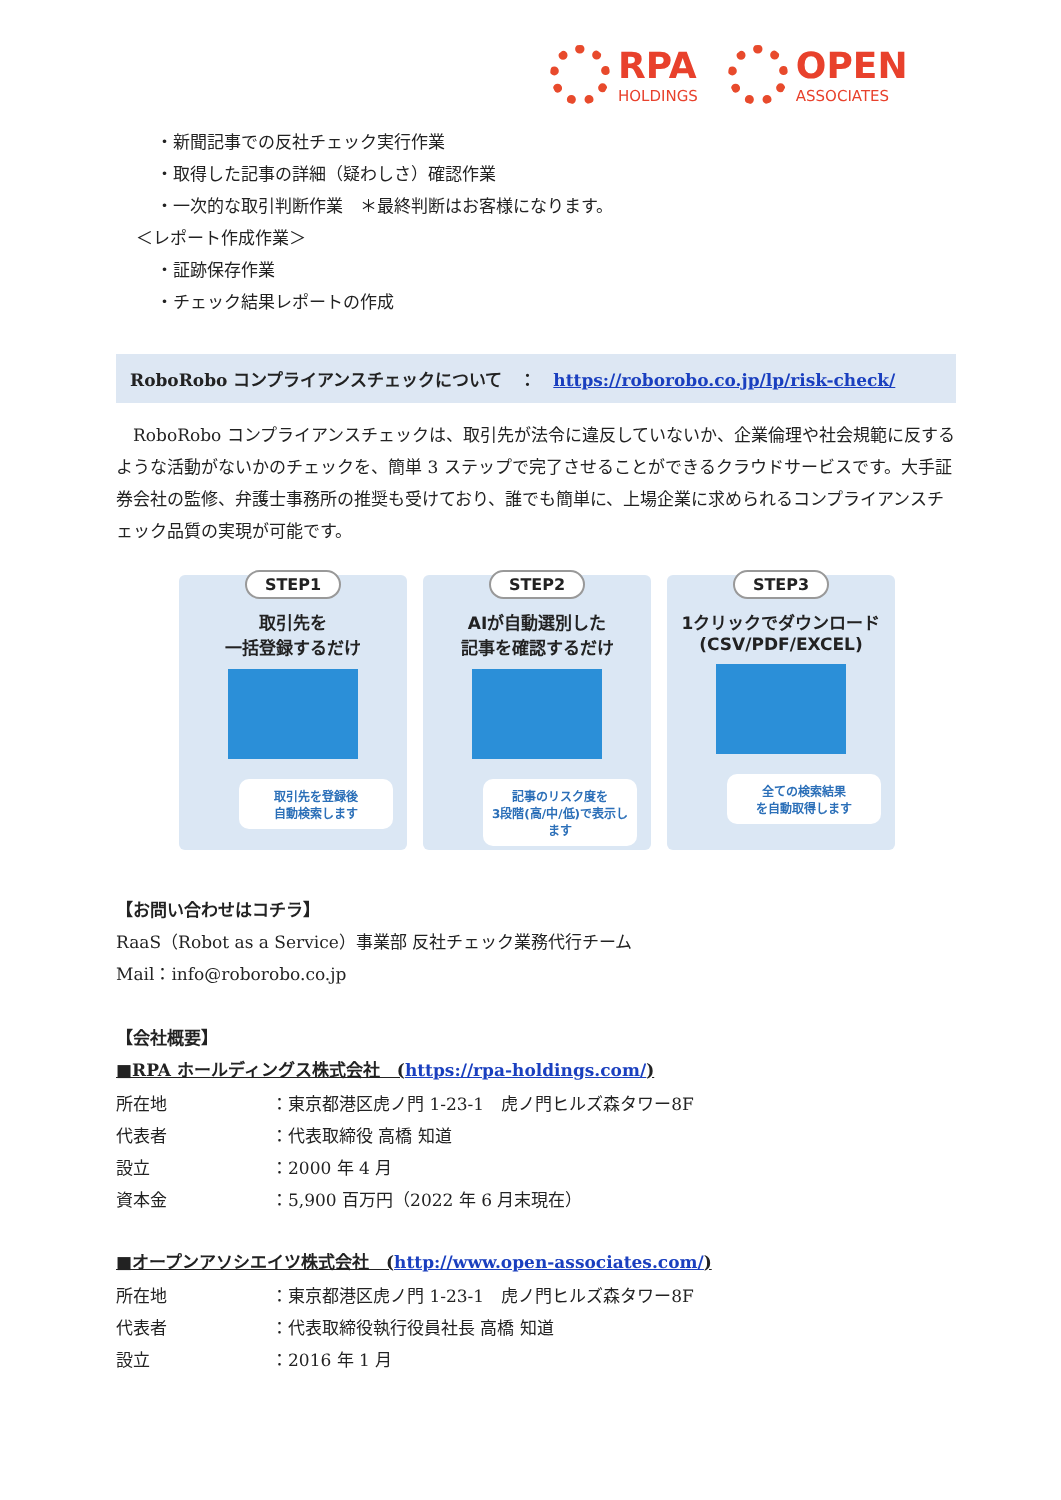RPA
HOLDINGS
OPEN
ASSOCIATES
・新聞記事での反社チェック実行作業
・取得した記事の詳細（疑わしさ）確認作業
・一次的な取引判断作業　＊最終判断はお客様になります。
＜レポート作成作業＞
・証跡保存作業
・チェック結果レポートの作成
RoboRobo コンプライアンスチェックについて　：　https://roborobo.co.jp/lp/risk-check/
　RoboRobo コンプライアンスチェックは、取引先が法令に違反していないか、企業倫理や社会規範に反するような活動がないかのチェックを、簡単 3 ステップで完了させることができるクラウドサービスです。大手証券会社の監修、弁護士事務所の推奨も受けており、誰でも簡単に、上場企業に求められるコンプライアンスチェック品質の実現が可能です。
STEP1
取引先を
一括登録するだけ
取引先を登録後
自動検索します
STEP2
AIが自動選別した
記事を確認するだけ
記事のリスク度を
3段階(高/中/低)で表示します
STEP3
1クリックでダウンロード
(CSV/PDF/EXCEL)
全ての検索結果
を自動取得します
【お問い合わせはコチラ】
RaaS（Robot as a Service）事業部 反社チェック業務代行チーム
Mail：info@roborobo.co.jp
【会社概要】
■RPA ホールディングス株式会社　(https://rpa-holdings.com/)
| 所在地 | ：東京都港区虎ノ門 1-23-1 虎ノ門ヒルズ森タワー8F |
| 代表者 | ：代表取締役 高橋 知道 |
| 設立 | ：2000 年 4 月 |
| 資本金 | ：5,900 百万円（2022 年 6 月末現在） |
■オープンアソシエイツ株式会社　(http://www.open-associates.com/)
| 所在地 | ：東京都港区虎ノ門 1-23-1 虎ノ門ヒルズ森タワー8F |
| 代表者 | ：代表取締役執行役員社長 高橋 知道 |
| 設立 | ：2016 年 1 月 |